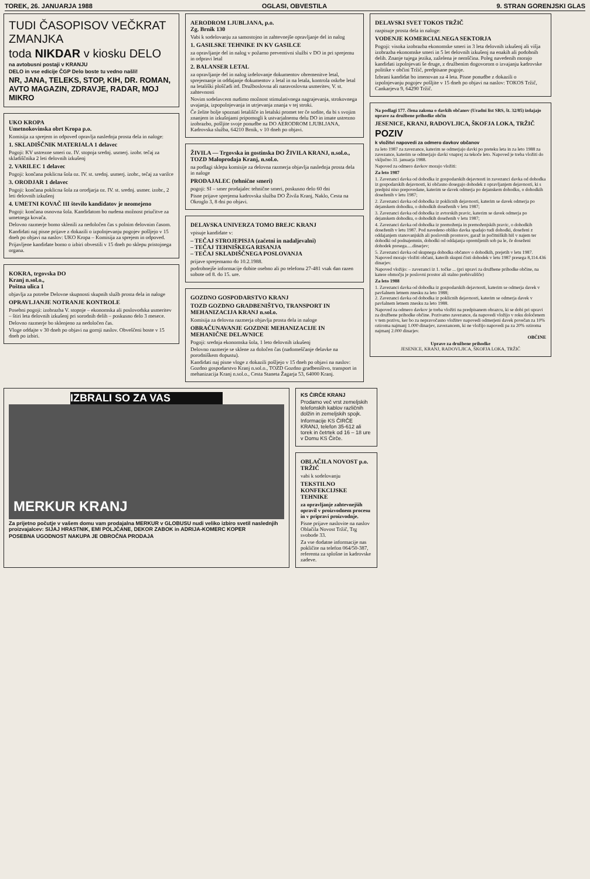TOREK, 26. JANUARJA 1988 OGLASI, OBVESTILA 9. STRAN GORENJSKI GLAS
TUDI ČASOPISOV VEČKRAT ZMANJKA
toda NIKDAR v kiosku DELO
na avtobusni postaji v KRANJU
DELO in vse edicije ČGP Delo boste tu vedno našli!
NR, JANA, TELEKS, STOP, KIH, DR. ROMAN, AVTO MAGAZIN, ZDRAVJE, RADAR, MOJ MIKRO
UKO KROPA
Umetnokovinska obrt Kropa p.o.
Komisija za sprejem in odpoved opravlja naslednja prosta dela in naloge:
1. SKLADIŠČNIK MATERIALA 1 delavec
Pogoji: KV ustrezne smeri oz. IV. stopnja srednj. usmerj. izobr. tečaj za skladiščnika 2 leti delovnih izkušenj
2. VARILEC 1 delavec
Pogoji: končana poklicna šola oz. IV. st. srednj. usmerj. izobr., tečaj za varilce
3. ORODJAR 1 delavec
Pogoji: končana poklicna šola za orodjarja oz. IV. st. srednj. usmer. izobr., 2 leti delovnih izkušenj
4. UMETNI KOVAČ III število kandidatov je neomejeno
Pogoji: končana osnovna šola. Kandidatom bo nudena možnost priučitve za umetnega kovača.
Delovno razmerje bomo sklenili za nedoločen čas s polnim delovnim časom.
Kandidati naj pisne prijave z dokazili o izpolnjevanju pogojev pošljejo v 15 dneh po objavi na naslov: UKO Kropa – Komisija za sprejem in odpoved.
Prijavljene kandidate bomo o izbiri obvestili v 15 dneh po sklepu pristojnega organa.
KOKRA, trgovska DO
Kranj n.sol.o.,
Poštna ulica 1
objavlja za potrebe Delovne skupnosti skupnih služb prosta dela in naloge
OPRAVLJANJE NOTRANJE KONTROLE
Posebni pogoji: izobrazba V. stopnje – ekonomska ali poslovodska usmeritev – štiri leta delovnih izkušenj pri sorodnih delih – poskusno delo 3 mesece.
Delovno razmerje bo sklenjeno za nedoločen čas.
Vloge oddajte v 30 dneh po objavi na gornji naslov. Obveščeni boste v 15 dneh po izbiri.
AERODROM LJUBLJANA, p.o.
Zg. Brnik 130
Vabi k sodelovanju za samostojno in zahtevnejše opravljanje del in nalog
1. GASILSKE TEHNIKE IN KV GASILCE
za opravljanje del in nalog v požarno preventivni službi v DO in pri sprejemu in odpravi letal
2. BALANSER LETAL
za opravljanje del in nalog izdelovanje dokumentov obremenitve letal, sprejemanje in oddajanje dokumentov z letal in na letala, kontrola oskrbe letal na letališki ploščadi itd. Družboslovna ali naravoslovna usmeritev, V. st. zahtevnosti
Novim sodelavcem nudimo možnost stimulativnega nagrajevanja, strokovnega uvajanja, izpopolnjevanja in utrjevanja znanja v tej stroki.
Če želite bolje spoznati letališče in letalski promet ter če sodite, da bi s svojim znanjem in izkušnjami pripomogli k ustvarjalnemu delu DO in imate ustrezno izobrazbo, pošljite svoje ponudbe na DO AERODROM LJUBLJANA, Kadrovska služba, 64210 Brnik, v 10 dneh po objavi.
ŽIVILA — Trgovska in gostinska DO ŽIVILA KRANJ, n.sol.o., TOZD Maloprodaja Kranj, n.sol.o.
na podlagi sklepa komisije za delovna razmerja objavlja naslednja prosta dela in naloge
PRODAJALEC (tehnične smeri)
pogoji: SI – smer prodajalec tehnične smeri, poskusno delo 60 dni
Pisne prijave sprejema kadrovska služba DO Živila Kranj, Naklo, Cesta na Okroglo 3, 8 dni po objavi.
DELAVSKA UNIVERZA TOMO BREJC KRANJ
vpisuje kandidate v:
– TEČAJ STROJEPISJA (začetni in nadaljevalni)
– TEČAJ TEHNIŠKEGA RISANJA
– TEČAJ SKLADIŠČNEGA POSLOVANJA
prijave sprejemamo do 10.2.1988.
podrobnejše informacije dobite osebno ali po telefonu 27-481 vsak dan razen sobote od 8. do 15. ure.
GOZDNO GOSPODARSTVO KRANJ
TOZD GOZDNO GRADBENIŠTVO, TRANSPORT IN MEHANIZACIJA KRANJ n.sol.o.
Komisija za delovna razmerja objavlja prosta dela in naloge
OBRAČUNAVANJE GOZDNE MEHANIZACIJE IN MEHANIČNE DELAVNICE
Pogoji: srednja ekonomska šola, 1 leto delovnih izkušenj
Delovno razmerje se sklene za določen čas (nadomeščanje delavke na porodniškem dopustu).
Kandidati naj pisne vloge z dokazili pošljejo v 15 dneh po objavi na naslov: Gozdno gospodarstvo Kranj n.sol.o., TOZD Gozdno gradbeništvo, transport in mehanizacija Kranj n.sol.o., Cesta Staneta Žagarja 53, 64000 Kranj.
DELAVSKI SVET TOKOS TRŽIČ
razpisuje prosta dela in naloge:
VODENJE KOMERCIALNEGA SEKTORJA
Pogoji: visoka izobrazba ekonomske smeri in 3 leta delovnih izkušenj ali višja izobrazba ekonomske smeri in 5 let delovnih izkušenj na enakih ali podobnih delih. Znanje tujega jezika, zaželena je nemščina. Poleg navedenih morajo kandidati izpolnjevati še druge, z družbenim dogovorom o izvajanju kadrovske politike v občini Tržič, predpisane pogoje.
Izbrani kandidat bo imenovan za 4 leta. Pisne ponudbe z dokazili o izpolnjevanju pogojev pošljite v 15 dneh po objavi na naslov: TOKOS Tržič, Cankarjeva 9, 64290 Tržič.
Na podlagi 177. člena zakona o davkih občanov (Uradni list SRS, št. 32/85) izdajajo uprave za družbene prihodke občin
JESENICE, KRANJ, RADOVLJICA, ŠKOFJA LOKA, TRŽIČ
POZIV
k vložitvi napovedi za odmero davkov občanov
za leto 1987 za zavezance, katerim se odmerjajo davki po preteku leta in za leto 1988 za zavezance, katerim se odmerjajo davki vnaprej za tekoče leto. Napoved je treba vložiti do vključno 31. januarja 1988.
Napoved za odmero davkov morajo vložiti:
Za leto 1987
1. Zavezanci davka od dohodka iz gospodarskih dejavnosti in zavezanci davka od dohodka iz gospodarskih dejavnosti, ki občasno dosegajo dohodek z opravljanjem dejavnosti, ki s predpisi niso prepovedane, katerim se davek odmerja po dejanskem dohodku, o dohodkih doseženih v letu 1987;
2. Zavezanci davka od dohodka iz poklicnih dejavnosti, katerim se davek odmerja po dejanskem dohodku, o dohodkih doseženih v letu 1987;
3. Zavezanci davka od dohodka iz avtorskih pravic, katerim se davek odmerja po dejanskem dohodku, o dohodkih doseženih v letu 1987;
4. Zavezanci davka od dohodka iz premoženja in premoženjskih pravic, o dohodkih doseženih v letu 1987. Pod navedeno obliko davka spadajo tudi dohodki, doseženi z oddajanjem stanovanjskih ali poslovnih prostorov, garaž in počitniških hiš v najem ter dohodki od podnajemnin, dohodki od oddajanja opremljenih sob pa le, če doseženi dohodek presega.....dinarjev;
5. Zavezanci davka od skupnega dohodka občanov o dohodkih, prejetih v letu 1987. Napoved morajo vložiti občani, katerih skupni čisti dohodek v letu 1987 presega 8,114.436 dinarjev.
Napoved vložijo: – zavezanci iz 1. točke ... (pri upravi za družbene prihodke občine, na katere območju je poslovni prostor ali stalno prebivališče)
Za leto 1988
1. Zavezanci davka od dohodka iz gospodarskih dejavnosti, katerim se odmerja davek v pavšalnem letnem znesku za leto 1988;
2. Zavezanci davka od dohodka iz poklicnih dejavnosti, katerim se odmerja davek v pavšalnem letnem znesku za leto 1988.
Napoved za odmero davkov je treba vložiti na predpisanem obrazcu, ki se dobi pri upravi za družbene prihodke občine. Pozivamo zavezance, da napovedi vložijo v roku določenem v tem pozivu, ker bo za nepravočasno vložitev napovedi odmerjeni davek povečan za 10% oziroma najmanj 1.000 dinarjev, zavezancem, ki ne vložijo napovedi pa za 20% oziroma najmanj 2.000 dinarjev.
OBČINE
Uprave za družbene prihodke
JESENICE, KRANJ, RADOVLJICA, ŠKOFJA LOKA, TRŽIČ
IZBRALI SO ZA VAS
MERKUR KRANJ
Za prijetno počutje v vašem domu vam prodajalna MERKUR v GLOBUSU nudi veliko izbiro svetil naslednjih proizvajalcev: SIJAJ HRASTNIK, EMI POLJČANE, DEKOR ZABOK in ADRIJA-KOMERC KOPER
POSEBNA UGODNOST NAKUPA JE OBROČNA PRODAJA
KS ČIRČE KRANJ
Prodamo več vrst zemeljskih telefonskih kablov različnih dolžin in zemeljskih spojk.
Informacije KS ČIRČE KRANJ, telefon 35-612 ali torek in četrtek od 16 – 18 ure v Domu KS Čirče.
OBLAČILA NOVOST p.o. TRŽIČ
vabi k sodelovanju
TEKSTILNO KONFEKCIJSKE TEHNIKE
za opravljanje zahtevnejših opravil v proizvodnem procesu in v pripravi proizvodnje.
Pisne prijave naslovite na naslov Oblačila Novost Tržič, Trg svobode 33.
Za vse dodatne informacije nas pokličite na telefon 064/50-387, referenta za splošne in kadrovske zadeve.